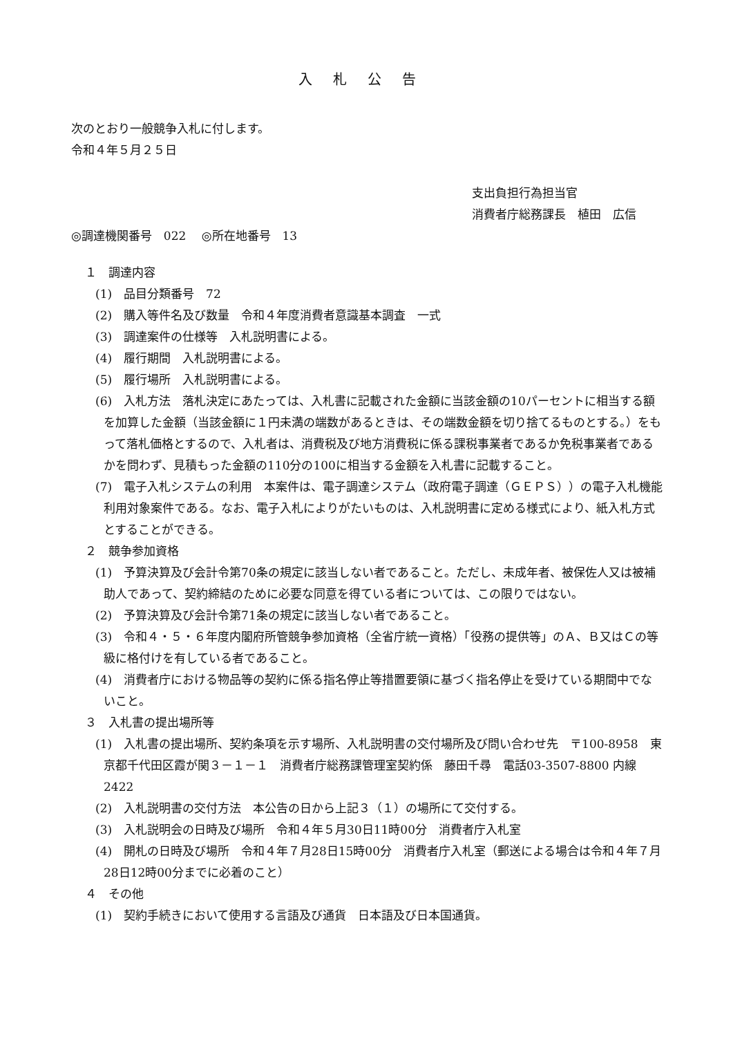入札公告
次のとおり一般競争入札に付します。
令和４年５月２５日
支出負担行為担当官
消費者庁総務課長　植田　広信
◎調達機関番号　022　 ◎所在地番号　13
１　調達内容
(1)　品目分類番号　72
(2)　購入等件名及び数量　令和４年度消費者意識基本調査　一式
(3)　調達案件の仕様等　入札説明書による。
(4)　履行期間　入札説明書による。
(5)　履行場所　入札説明書による。
(6)　入札方法　落札決定にあたっては、入札書に記載された金額に当該金額の10パーセントに相当する額を加算した金額（当該金額に１円未満の端数があるときは、その端数金額を切り捨てるものとする。）をもって落札価格とするので、入札者は、消費税及び地方消費税に係る課税事業者であるか免税事業者であるかを問わず、見積もった金額の110分の100に相当する金額を入札書に記載すること。
(7)　電子入札システムの利用　本案件は、電子調達システム（政府電子調達（ＧＥＰＳ））の電子入札機能利用対象案件である。なお、電子入札によりがたいものは、入札説明書に定める様式により、紙入札方式とすることができる。
２　競争参加資格
(1)　予算決算及び会計令第70条の規定に該当しない者であること。ただし、未成年者、被保佐人又は被補助人であって、契約締結のために必要な同意を得ている者については、この限りではない。
(2)　予算決算及び会計令第71条の規定に該当しない者であること。
(3)　令和４・５・６年度内閣府所管競争参加資格（全省庁統一資格）「役務の提供等」のＡ、Ｂ又はＣの等級に格付けを有している者であること。
(4)　消費者庁における物品等の契約に係る指名停止等措置要領に基づく指名停止を受けている期間中でないこと。
３　入札書の提出場所等
(1)　入札書の提出場所、契約条項を示す場所、入札説明書の交付場所及び問い合わせ先　〒100-8958　東京都千代田区霞が関３－１－１　消費者庁総務課管理室契約係　藤田千尋　電話03-3507-8800 内線2422
(2)　入札説明書の交付方法　本公告の日から上記３（１）の場所にて交付する。
(3)　入札説明会の日時及び場所　令和４年５月30日11時00分　消費者庁入札室
(4)　開札の日時及び場所　令和４年７月28日15時00分　消費者庁入札室（郵送による場合は令和４年７月28日12時00分までに必着のこと）
４　その他
(1)　契約手続きにおいて使用する言語及び通貨　日本語及び日本国通貨。